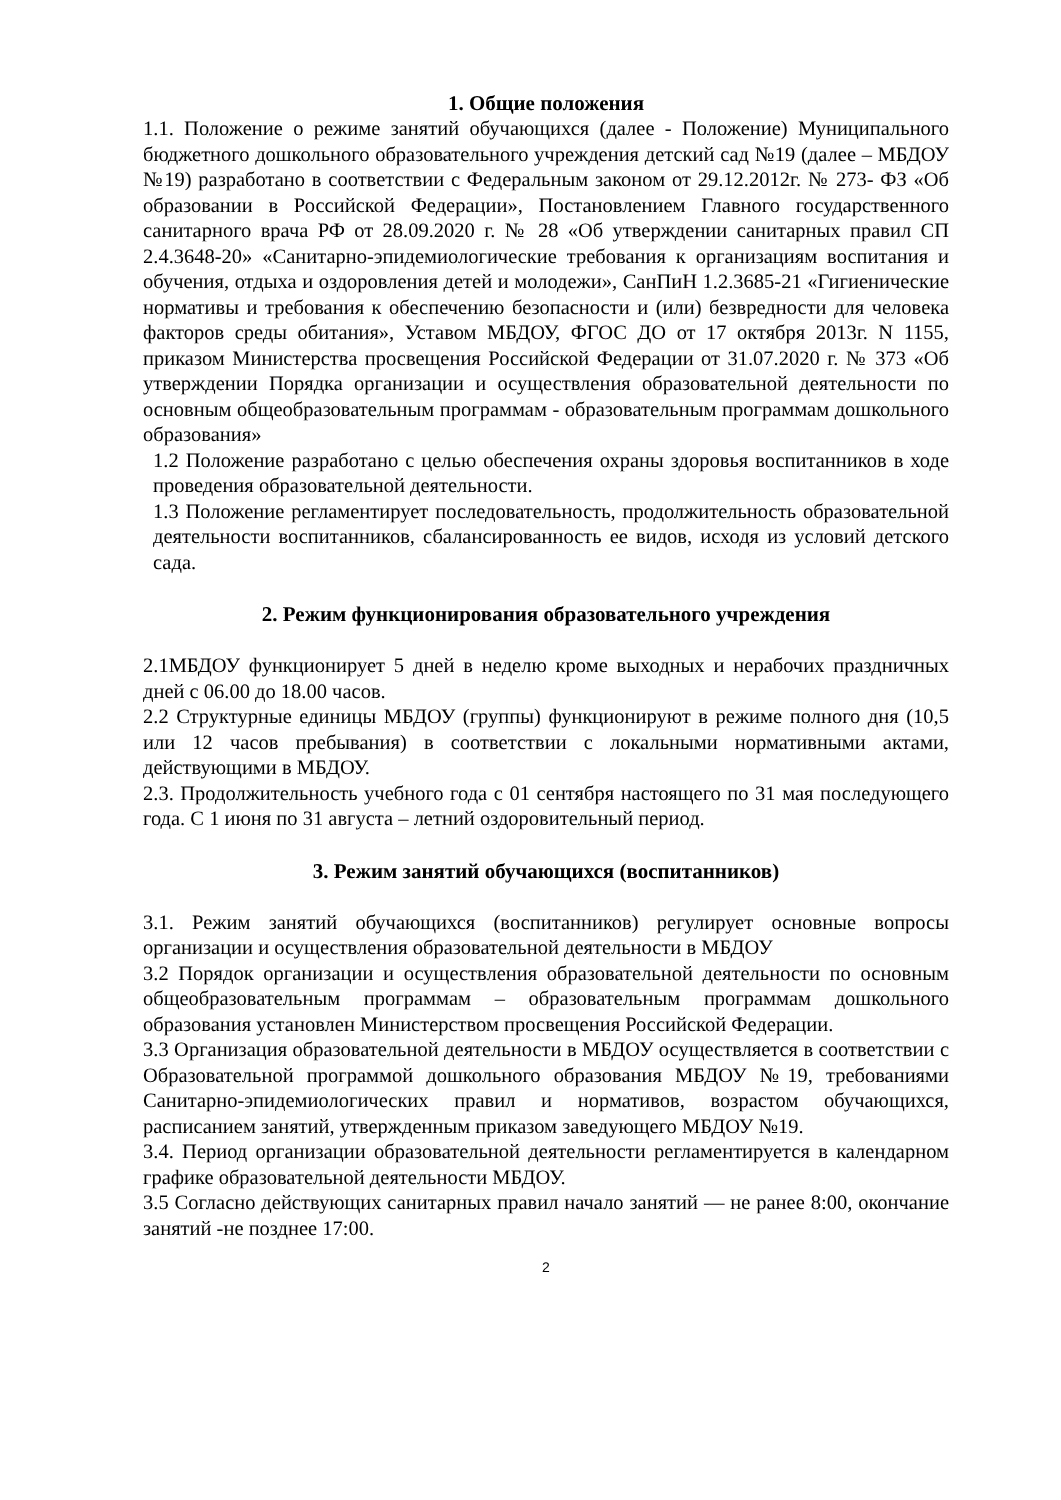1. Общие положения
1.1. Положение о режиме занятий обучающихся (далее - Положение) Муниципального бюджетного дошкольного образовательного учреждения детский сад №19 (далее – МБДОУ №19) разработано в соответствии с Федеральным законом от 29.12.2012г. № 273- ФЗ «Об образовании в Российской Федерации», Постановлением Главного государственного санитарного врача РФ от 28.09.2020 г. № 28 «Об утверждении санитарных правил СП 2.4.3648-20» «Санитарно-эпидемиологические требования к организациям воспитания и обучения, отдыха и оздоровления детей и молодежи», СанПиН 1.2.3685-21 «Гигиенические нормативы и требования к обеспечению безопасности и (или) безвредности для человека факторов среды обитания», Уставом МБДОУ, ФГОС ДО от 17 октября 2013г. N 1155, приказом Министерства просвещения Российской Федерации от 31.07.2020 г. № 373 «Об утверждении Порядка организации и осуществления образовательной деятельности по основным общеобразовательным программам - образовательным программам дошкольного образования»
1.2 Положение разработано с целью обеспечения охраны здоровья воспитанников в ходе проведения образовательной деятельности.
1.3 Положение регламентирует последовательность, продолжительность образовательной деятельности воспитанников, сбалансированность ее видов, исходя из условий детского сада.
2. Режим функционирования образовательного учреждения
2.1МБДОУ функционирует 5 дней в неделю кроме выходных и нерабочих праздничных дней с 06.00 до 18.00 часов.
2.2 Структурные единицы МБДОУ (группы) функционируют в режиме полного дня (10,5 или 12 часов пребывания) в соответствии с локальными нормативными актами, действующими в МБДОУ.
2.3. Продолжительность учебного года с 01 сентября настоящего по 31 мая последующего года. С 1 июня по 31 августа – летний оздоровительный период.
3. Режим занятий обучающихся (воспитанников)
3.1. Режим занятий обучающихся (воспитанников) регулирует основные вопросы организации и осуществления образовательной деятельности в МБДОУ
3.2 Порядок организации и осуществления образовательной деятельности по основным общеобразовательным программам – образовательным программам дошкольного образования установлен Министерством просвещения Российской Федерации.
3.3 Организация образовательной деятельности в МБДОУ осуществляется в соответствии с Образовательной программой дошкольного образования МБДОУ №19, требованиями Санитарно-эпидемиологических правил и нормативов, возрастом обучающихся, расписанием занятий, утвержденным приказом заведующего МБДОУ №19.
3.4. Период организации образовательной деятельности регламентируется в календарном графике образовательной деятельности МБДОУ.
3.5 Согласно действующих санитарных правил начало занятий — не ранее 8:00, окончание занятий -не позднее 17:00.
2